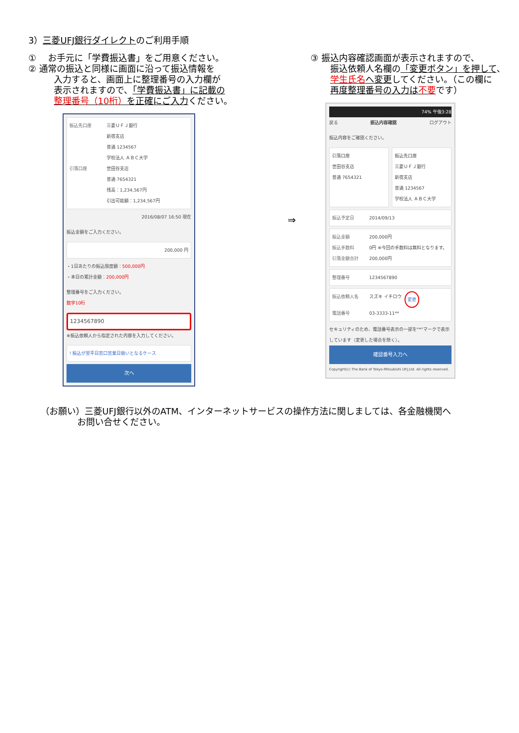3）三菱UFJ銀行ダイレクトのご利用手順
① 　お手元に「学費振込書」をご用意ください。
② 通常の振込と同様に画面に沿って振込情報を
入力すると、画面上に整理番号の入力欄が
表示されますので、「学費振込書」に記載の
整理番号（10桁）を正確にご入力ください。
振込先口座 三菱ＵＦＪ銀行
新宿支店
普通 1234567
学校法人 ＡＢＣ大学
引落口座 世田谷支店
普通 7654321
残高：1,234,567円
引出可能額：1,234,567円
2016/08/07 16:50 現在
振込金額をご入力ください。
200,000 円
・1日あたりの振込限度額：500,000円
・本日の累計金額：200,000円
整理番号をご入力ください。
数字10桁
1234567890
※振込依頼人から指定された内容を入力してください。
! 振込が翌平日窓口営業日扱いとなるケース
次へ
⇒
③ 振込内容確認画面が表示されますので、
振込依頼人名欄の「変更ボタン」を押して、
学生氏名へ変更してください。（この欄に
再度整理番号の入力は不要です）
74% 午後3:28
戻る 振込内容確認 ログアウト
振込内容をご確認ください。
引落口座
世田谷支店
普通 7654321
振込先口座
三菱ＵＦＪ銀行
新宿支店
普通 1234567
学校法人 ＡＢＣ大学
振込予定日 2014/09/13
振込金額 200,000円
振込手数料 0円 ※今回の手数料は無料となります。
引落金額合計 200,000円
整理番号 1234567890
振込依頼人名 スズキ イチロウ 変更
電話番号 03-3333-11**
セキュリティのため、電話番号表示の一部を"*"マークで表示しています（変更した場合を除く）。
確認番号入力へ
Copyright(c) The Bank of Tokyo-Mitsubishi UFJ,Ltd. All rights reserved.
（お願い）三菱UFJ銀行以外のATM、インターネットサービスの操作方法に関しましては、各金融機関へ
お問い合せください。